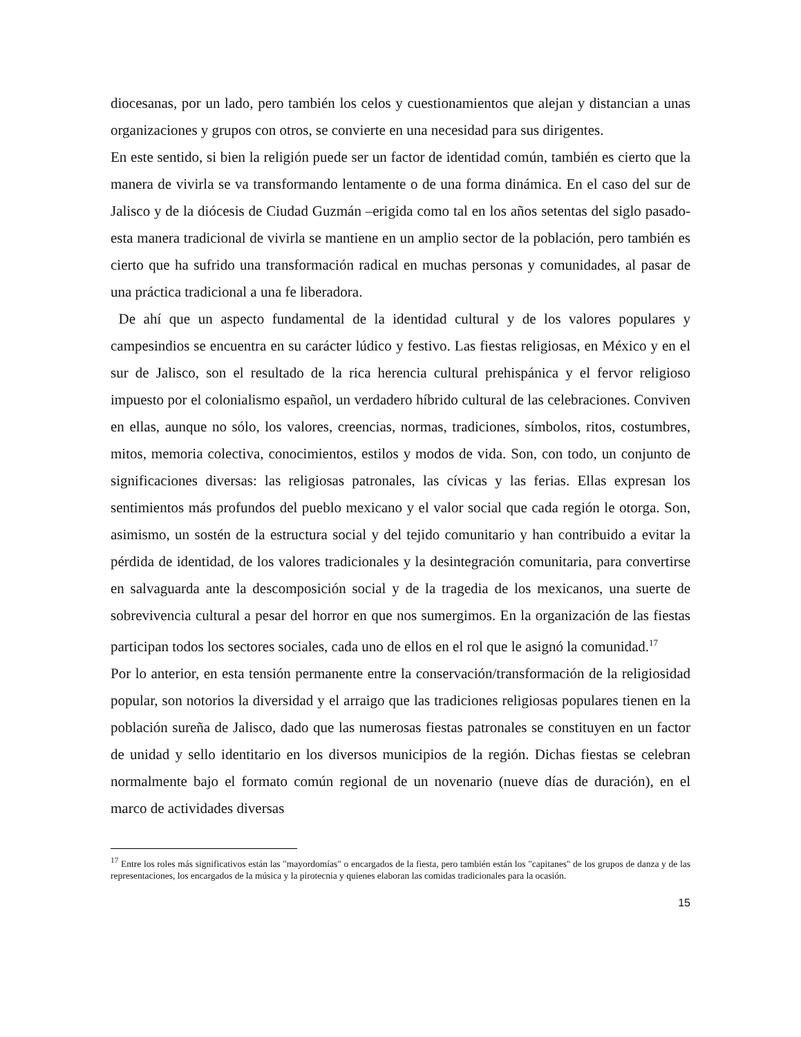diocesanas, por un lado, pero también los celos y cuestionamientos que alejan y distancian a unas organizaciones y grupos con otros, se convierte en una necesidad para sus dirigentes.
En este sentido, si bien la religión puede ser un factor de identidad común, también es cierto que la manera de vivirla se va transformando lentamente o de una forma dinámica. En el caso del sur de Jalisco y de la diócesis de Ciudad Guzmán –erigida como tal en los años setentas del siglo pasado- esta manera tradicional de vivirla se mantiene en un amplio sector de la población, pero también es cierto que ha sufrido una transformación radical en muchas personas y comunidades, al pasar de una práctica tradicional a una fe liberadora.
De ahí que un aspecto fundamental de la identidad cultural y de los valores populares y campesindios se encuentra en su carácter lúdico y festivo. Las fiestas religiosas, en México y en el sur de Jalisco, son el resultado de la rica herencia cultural prehispánica y el fervor religioso impuesto por el colonialismo español, un verdadero híbrido cultural de las celebraciones. Conviven en ellas, aunque no sólo, los valores, creencias, normas, tradiciones, símbolos, ritos, costumbres, mitos, memoria colectiva, conocimientos, estilos y modos de vida. Son, con todo, un conjunto de significaciones diversas: las religiosas patronales, las cívicas y las ferias. Ellas expresan los sentimientos más profundos del pueblo mexicano y el valor social que cada región le otorga. Son, asimismo, un sostén de la estructura social y del tejido comunitario y han contribuido a evitar la pérdida de identidad, de los valores tradicionales y la desintegración comunitaria, para convertirse en salvaguarda ante la descomposición social y de la tragedia de los mexicanos, una suerte de sobrevivencia cultural a pesar del horror en que nos sumergimos. En la organización de las fiestas participan todos los sectores sociales, cada uno de ellos en el rol que le asignó la comunidad.<sup>17</sup>
Por lo anterior, en esta tensión permanente entre la conservación/transformación de la religiosidad popular, son notorios la diversidad y el arraigo que las tradiciones religiosas populares tienen en la población sureña de Jalisco, dado que las numerosas fiestas patronales se constituyen en un factor de unidad y sello identitario en los diversos municipios de la región. Dichas fiestas se celebran normalmente bajo el formato común regional de un novenario (nueve días de duración), en el marco de actividades diversas
<sup>17</sup> Entre los roles más significativos están las "mayordomías" o encargados de la fiesta, pero también están los "capitanes" de los grupos de danza y de las representaciones, los encargados de la música y la pirotecnia y quienes elaboran las comidas tradicionales para la ocasión.
15